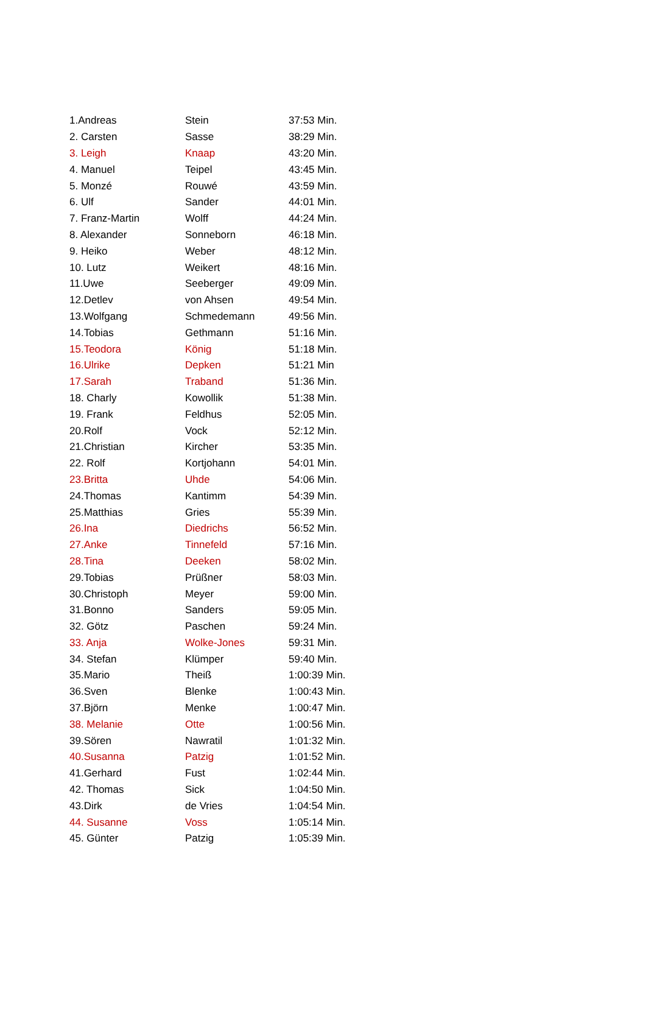| 1.Andreas | Stein | 37:53 Min. |
| 2. Carsten | Sasse | 38:29 Min. |
| 3. Leigh | Knaap | 43:20 Min. |
| 4. Manuel | Teipel | 43:45 Min. |
| 5. Monzé | Rouwé | 43:59 Min. |
| 6. Ulf | Sander | 44:01 Min. |
| 7. Franz-Martin | Wolff | 44:24 Min. |
| 8. Alexander | Sonneborn | 46:18 Min. |
| 9. Heiko | Weber | 48:12 Min. |
| 10. Lutz | Weikert | 48:16 Min. |
| 11.Uwe | Seeberger | 49:09 Min. |
| 12.Detlev | von Ahsen | 49:54 Min. |
| 13.Wolfgang | Schmedemann | 49:56 Min. |
| 14.Tobias | Gethmann | 51:16 Min. |
| 15.Teodora | König | 51:18 Min. |
| 16.Ulrike | Depken | 51:21 Min |
| 17.Sarah | Traband | 51:36 Min. |
| 18. Charly | Kowollik | 51:38 Min. |
| 19. Frank | Feldhus | 52:05 Min. |
| 20.Rolf | Vock | 52:12 Min. |
| 21.Christian | Kircher | 53:35 Min. |
| 22. Rolf | Kortjohann | 54:01 Min. |
| 23.Britta | Uhde | 54:06 Min. |
| 24.Thomas | Kantimm | 54:39 Min. |
| 25.Matthias | Gries | 55:39 Min. |
| 26.Ina | Diedrichs | 56:52 Min. |
| 27.Anke | Tinnefeld | 57:16 Min. |
| 28.Tina | Deeken | 58:02 Min. |
| 29.Tobias | Prüßner | 58:03 Min. |
| 30.Christoph | Meyer | 59:00 Min. |
| 31.Bonno | Sanders | 59:05 Min. |
| 32. Götz | Paschen | 59:24 Min. |
| 33. Anja | Wolke-Jones | 59:31 Min. |
| 34. Stefan | Klümper | 59:40 Min. |
| 35.Mario | Theiß | 1:00:39 Min. |
| 36.Sven | Blenke | 1:00:43 Min. |
| 37.Björn | Menke | 1:00:47 Min. |
| 38. Melanie | Otte | 1:00:56 Min. |
| 39.Sören | Nawratil | 1:01:32 Min. |
| 40.Susanna | Patzig | 1:01:52 Min. |
| 41.Gerhard | Fust | 1:02:44 Min. |
| 42. Thomas | Sick | 1:04:50 Min. |
| 43.Dirk | de Vries | 1:04:54 Min. |
| 44. Susanne | Voss | 1:05:14 Min. |
| 45. Günter | Patzig | 1:05:39 Min. |